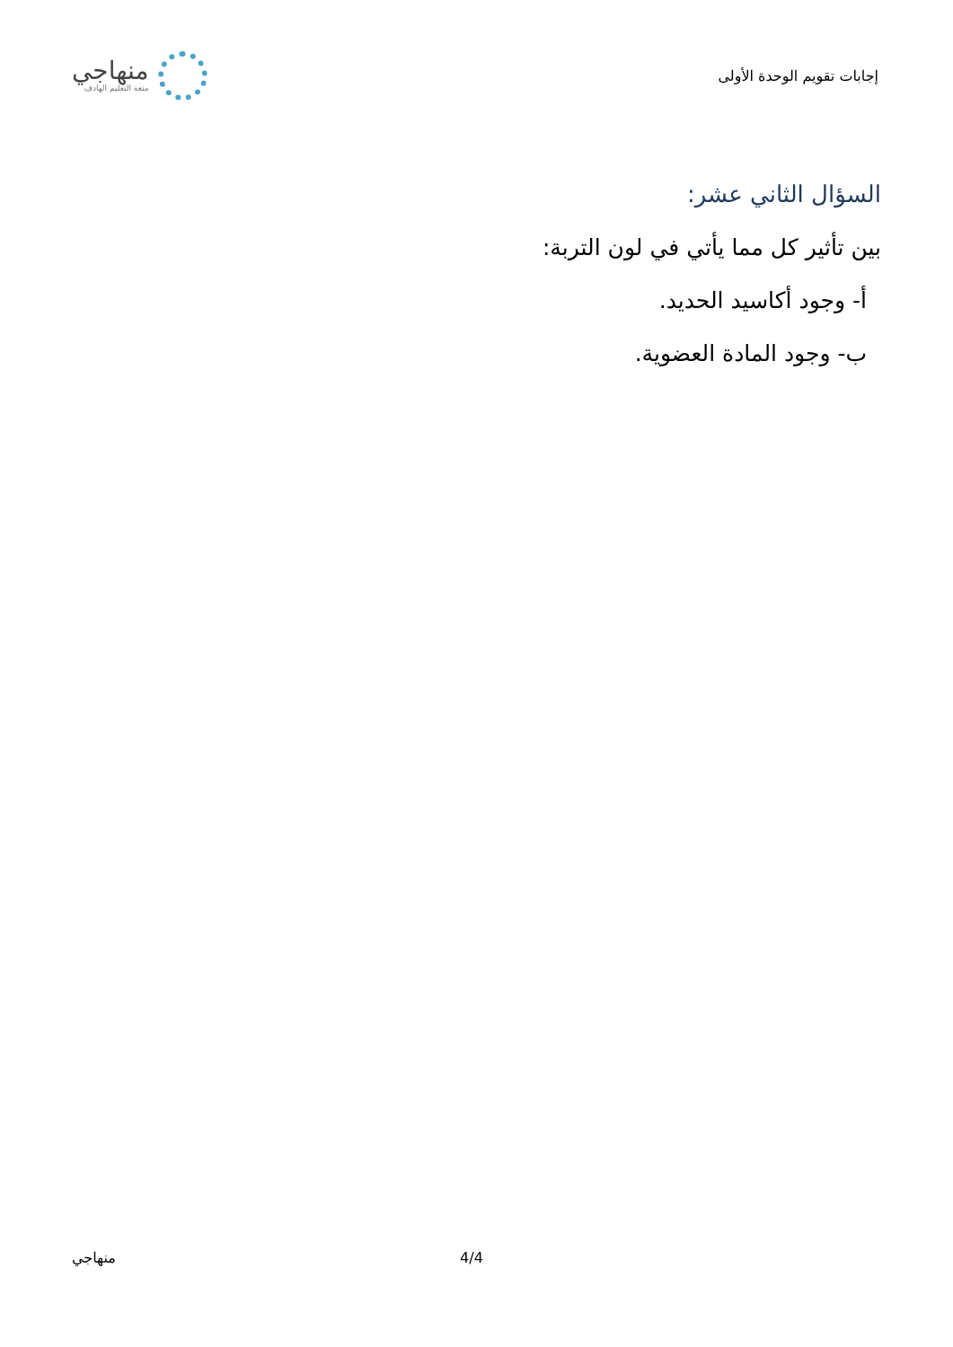إجابات تقويم الوحدة الأولى
منهاجي
متعة التعليم الهادف
السؤال الثاني عشر:
بين تأثير كل مما يأتي في لون التربة:
أ- وجود أكاسيد الحديد.
ب- وجود المادة العضوية.
4/4 منهاجي